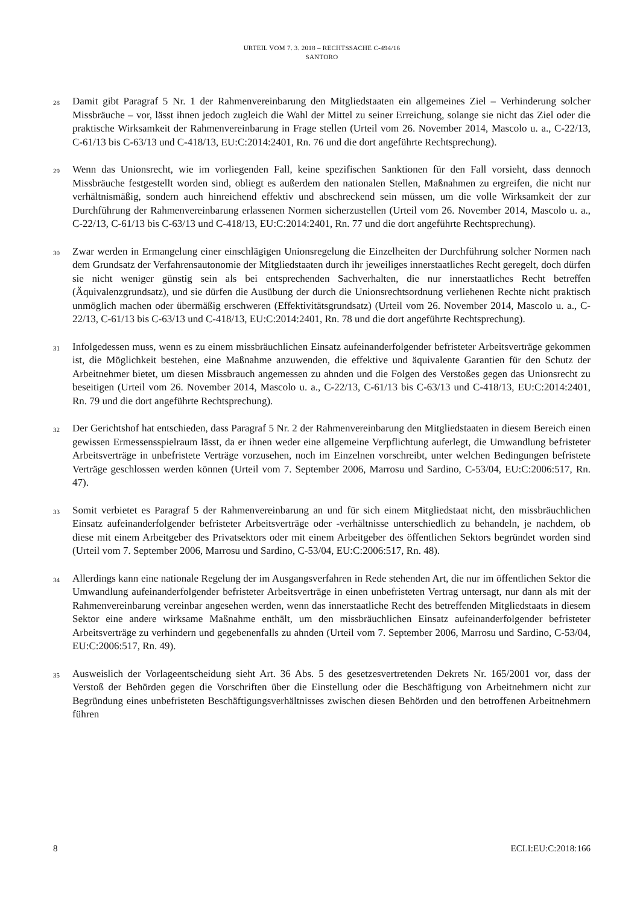URTEIL VOM 7. 3. 2018 – RECHTSSACHE C-494/16
SANTORO
28
Damit gibt Paragraf 5 Nr. 1 der Rahmenvereinbarung den Mitgliedstaaten ein allgemeines Ziel – Verhinderung solcher Missbräuche – vor, lässt ihnen jedoch zugleich die Wahl der Mittel zu seiner Erreichung, solange sie nicht das Ziel oder die praktische Wirksamkeit der Rahmenvereinbarung in Frage stellen (Urteil vom 26. November 2014, Mascolo u. a., C-22/13, C-61/13 bis C-63/13 und C-418/13, EU:C:2014:2401, Rn. 76 und die dort angeführte Rechtsprechung).
29
Wenn das Unionsrecht, wie im vorliegenden Fall, keine spezifischen Sanktionen für den Fall vorsieht, dass dennoch Missbräuche festgestellt worden sind, obliegt es außerdem den nationalen Stellen, Maßnahmen zu ergreifen, die nicht nur verhältnismäßig, sondern auch hinreichend effektiv und abschreckend sein müssen, um die volle Wirksamkeit der zur Durchführung der Rahmenvereinbarung erlassenen Normen sicherzustellen (Urteil vom 26. November 2014, Mascolo u. a., C-22/13, C-61/13 bis C-63/13 und C-418/13, EU:C:2014:2401, Rn. 77 und die dort angeführte Rechtsprechung).
30
Zwar werden in Ermangelung einer einschlägigen Unionsregelung die Einzelheiten der Durchführung solcher Normen nach dem Grundsatz der Verfahrensautonomie der Mitgliedstaaten durch ihr jeweiliges innerstaatliches Recht geregelt, doch dürfen sie nicht weniger günstig sein als bei entsprechenden Sachverhalten, die nur innerstaatliches Recht betreffen (Äquivalenzgrundsatz), und sie dürfen die Ausübung der durch die Unionsrechtsordnung verliehenen Rechte nicht praktisch unmöglich machen oder übermäßig erschweren (Effektivitätsgrundsatz) (Urteil vom 26. November 2014, Mascolo u. a., C-22/13, C-61/13 bis C-63/13 und C-418/13, EU:C:2014:2401, Rn. 78 und die dort angeführte Rechtsprechung).
31
Infolgedessen muss, wenn es zu einem missbräuchlichen Einsatz aufeinanderfolgender befristeter Arbeitsverträge gekommen ist, die Möglichkeit bestehen, eine Maßnahme anzuwenden, die effektive und äquivalente Garantien für den Schutz der Arbeitnehmer bietet, um diesen Missbrauch angemessen zu ahnden und die Folgen des Verstoßes gegen das Unionsrecht zu beseitigen (Urteil vom 26. November 2014, Mascolo u. a., C-22/13, C-61/13 bis C-63/13 und C-418/13, EU:C:2014:2401, Rn. 79 und die dort angeführte Rechtsprechung).
32
Der Gerichtshof hat entschieden, dass Paragraf 5 Nr. 2 der Rahmenvereinbarung den Mitgliedstaaten in diesem Bereich einen gewissen Ermessensspielraum lässt, da er ihnen weder eine allgemeine Verpflichtung auferlegt, die Umwandlung befristeter Arbeitsverträge in unbefristete Verträge vorzusehen, noch im Einzelnen vorschreibt, unter welchen Bedingungen befristete Verträge geschlossen werden können (Urteil vom 7. September 2006, Marrosu und Sardino, C-53/04, EU:C:2006:517, Rn. 47).
33
Somit verbietet es Paragraf 5 der Rahmenvereinbarung an und für sich einem Mitgliedstaat nicht, den missbräuchlichen Einsatz aufeinanderfolgender befristeter Arbeitsverträge oder -verhältnisse unterschiedlich zu behandeln, je nachdem, ob diese mit einem Arbeitgeber des Privatsektors oder mit einem Arbeitgeber des öffentlichen Sektors begründet worden sind (Urteil vom 7. September 2006, Marrosu und Sardino, C-53/04, EU:C:2006:517, Rn. 48).
34
Allerdings kann eine nationale Regelung der im Ausgangsverfahren in Rede stehenden Art, die nur im öffentlichen Sektor die Umwandlung aufeinanderfolgender befristeter Arbeitsverträge in einen unbefristeten Vertrag untersagt, nur dann als mit der Rahmenvereinbarung vereinbar angesehen werden, wenn das innerstaatliche Recht des betreffenden Mitgliedstaats in diesem Sektor eine andere wirksame Maßnahme enthält, um den missbräuchlichen Einsatz aufeinanderfolgender befristeter Arbeitsverträge zu verhindern und gegebenenfalls zu ahnden (Urteil vom 7. September 2006, Marrosu und Sardino, C-53/04, EU:C:2006:517, Rn. 49).
35
Ausweislich der Vorlageentscheidung sieht Art. 36 Abs. 5 des gesetzesvertretenden Dekrets Nr. 165/2001 vor, dass der Verstoß der Behörden gegen die Vorschriften über die Einstellung oder die Beschäftigung von Arbeitnehmern nicht zur Begründung eines unbefristeten Beschäftigungsverhältnisses zwischen diesen Behörden und den betroffenen Arbeitnehmern führen
8 ECLI:EU:C:2018:166